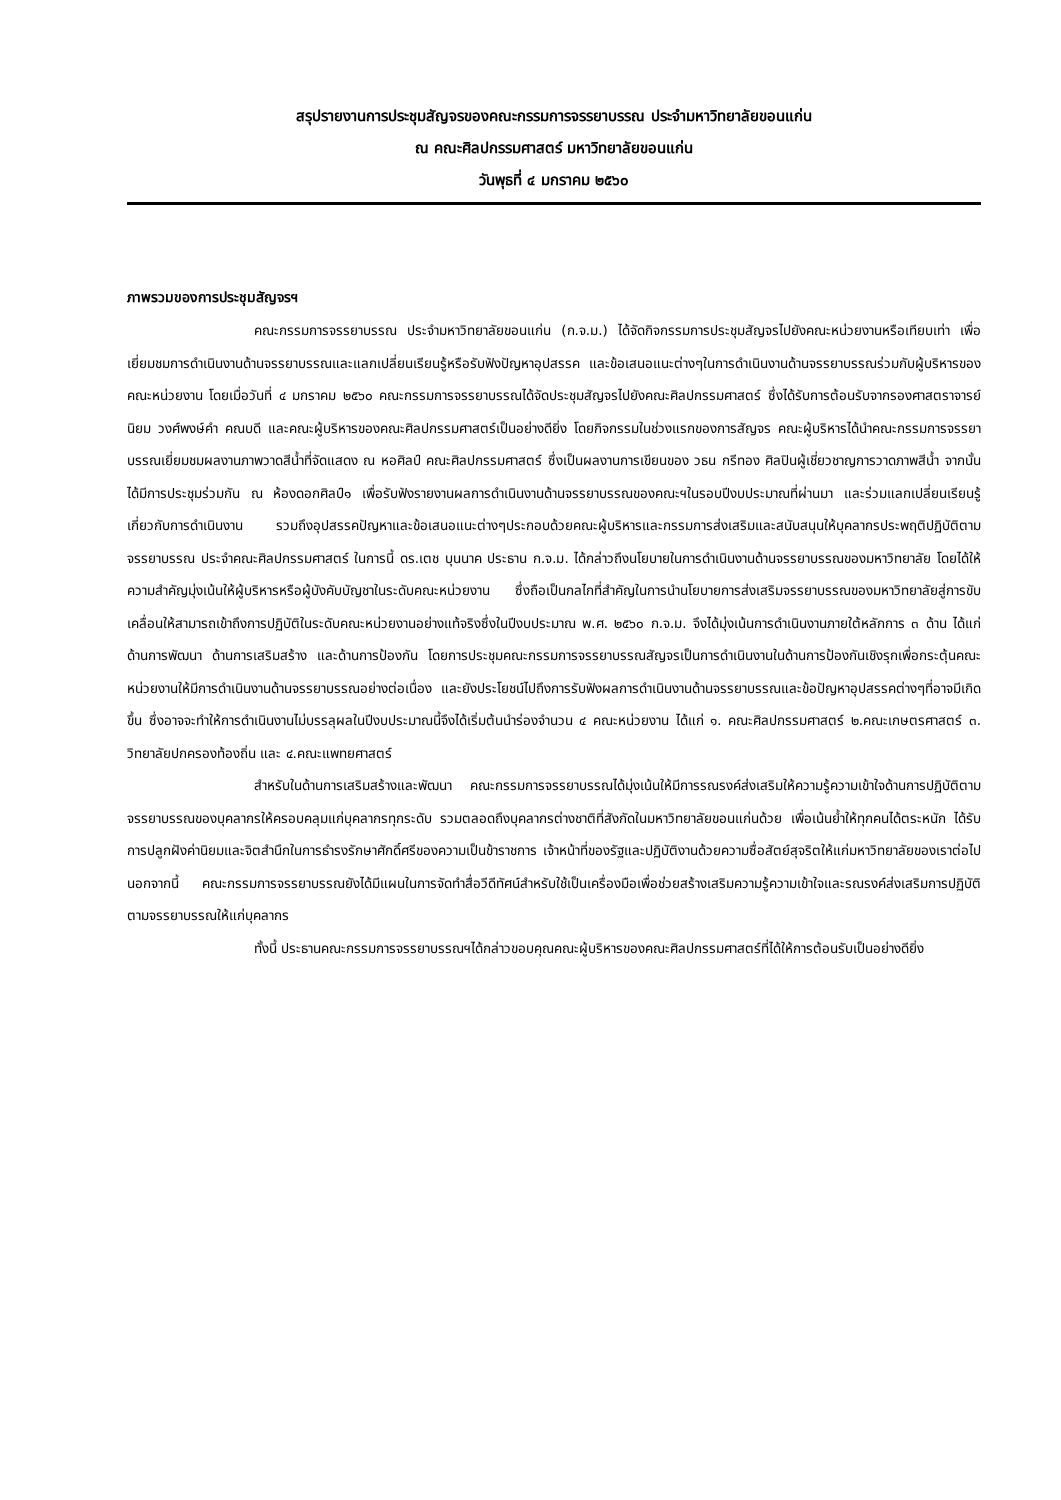สรุปรายงานการประชุมสัญจรของคณะกรรมการจรรยาบรรณ ประจำมหาวิทยาลัยขอนแก่น
ณ คณะศิลปกรรมศาสตร์ มหาวิทยาลัยขอนแก่น
วันพุธที่ ๔ มกราคม ๒๕๖๐
ภาพรวมของการประชุมสัญจรฯ
คณะกรรมการจรรยาบรรณ ประจำมหาวิทยาลัยขอนแก่น (ก.จ.ม.) ได้จัดกิจกรรมการประชุมสัญจรไปยังคณะหน่วยงานหรือเทียบเท่า เพื่อเยี่ยมชมการดำเนินงานด้านจรรยาบรรณและแลกเปลี่ยนเรียนรู้หรือรับฟังปัญหาอุปสรรค และข้อเสนอแนะต่างๆในการดำเนินงานด้านจรรยาบรรณร่วมกับผู้บริหารของคณะหน่วยงาน โดยเมื่อวันที่ ๔ มกราคม ๒๕๖๐ คณะกรรมการจรรยาบรรณได้จัดประชุมสัญจรไปยังคณะศิลปกรรมศาสตร์ ซึ่งได้รับการต้อนรับจากรองศาสตราจารย์นิยม วงศ์พงษ์คำ คณบดี และคณะผู้บริหารของคณะศิลปกรรมศาสตร์เป็นอย่างดียิ่ง โดยกิจกรรมในช่วงแรกของการสัญจร คณะผู้บริหารได้นำคณะกรรมการจรรยาบรรณเยี่ยมชมผลงานภาพวาดสีน้ำที่จัดแสดง ณ หอศิลป์ คณะศิลปกรรมศาสตร์ ซึ่งเป็นผลงานการเขียนของ วธน กรีทอง ศิลปินผู้เชี่ยวชาญการวาดภาพสีน้ำ จากนั้นได้มีการประชุมร่วมกัน ณ ห้องดอกศิลป์๑ เพื่อรับฟังรายงานผลการดำเนินงานด้านจรรยาบรรณของคณะฯในรอบปีงบประมาณที่ผ่านมา และร่วมแลกเปลี่ยนเรียนรู้เกี่ยวกับการดำเนินงาน รวมถึงอุปสรรคปัญหาและข้อเสนอแนะต่างๆประกอบด้วยคณะผู้บริหารและกรรมการส่งเสริมและสนับสนุนให้บุคลากรประพฤติปฏิบัติตามจรรยาบรรณ ประจำคณะศิลปกรรมศาสตร์ ในการนี้ ดร.เตช บุนนาค ประธาน ก.จ.ม. ได้กล่าวถึงนโยบายในการดำเนินงานด้านจรรยาบรรณของมหาวิทยาลัย โดยได้ให้ความสำคัญมุ่งเน้นให้ผู้บริหารหรือผู้บังคับบัญชาในระดับคณะหน่วยงาน ซึ่งถือเป็นกลไกที่สำคัญในการนำนโยบายการส่งเสริมจรรยาบรรณของมหาวิทยาลัยสู่การขับเคลื่อนให้สามารถเข้าถึงการปฏิบัติในระดับคณะหน่วยงานอย่างแท้จริงซึ่งในปีงบประมาณ พ.ศ. ๒๕๖๐ ก.จ.ม. จึงได้มุ่งเน้นการดำเนินงานภายใต้หลักการ ๓ ด้าน ได้แก่ ด้านการพัฒนา ด้านการเสริมสร้าง และด้านการป้องกัน โดยการประชุมคณะกรรมการจรรยาบรรณสัญจรเป็นการดำเนินงานในด้านการป้องกันเชิงรุกเพื่อกระตุ้นคณะหน่วยงานให้มีการดำเนินงานด้านจรรยาบรรณอย่างต่อเนื่อง และยังประโยชน์ไปถึงการรับฟังผลการดำเนินงานด้านจรรยาบรรณและข้อปัญหาอุปสรรคต่างๆที่อาจมีเกิดขึ้น ซึ่งอาจจะทำให้การดำเนินงานไม่บรรลุผลในปีงบประมาณนี้จึงได้เริ่มต้นนำร่องจำนวน ๔ คณะหน่วยงาน ได้แก่ ๑. คณะศิลปกรรมศาสตร์ ๒.คณะเกษตรศาสตร์ ๓. วิทยาลัยปกครองท้องถิ่น และ ๔.คณะแพทยศาสตร์
สำหรับในด้านการเสริมสร้างและพัฒนา คณะกรรมการจรรยาบรรณได้มุ่งเน้นให้มีการรณรงค์ส่งเสริมให้ความรู้ความเข้าใจด้านการปฏิบัติตามจรรยาบรรณของบุคลากรให้ครอบคลุมแก่บุคลากรทุกระดับ รวมตลอดถึงบุคลากรต่างชาติที่สังกัดในมหาวิทยาลัยขอนแก่นด้วย เพื่อเน้นย้ำให้ทุกคนได้ตระหนัก ได้รับการปลูกฝังค่านิยมและจิตสำนึกในการธำรงรักษาศักดิ์ศรีของความเป็นข้าราชการ เจ้าหน้าที่ของรัฐและปฏิบัติงานด้วยความซื่อสัตย์สุจริตให้แก่มหาวิทยาลัยของเราต่อไป นอกจากนี้ คณะกรรมการจรรยาบรรณยังได้มีแผนในการจัดทำสื่อวีดีทัศน์สำหรับใช้เป็นเครื่องมือเพื่อช่วยสร้างเสริมความรู้ความเข้าใจและรณรงค์ส่งเสริมการปฏิบัติตามจรรยาบรรณให้แก่บุคลากร
ทั้งนี้ ประธานคณะกรรมการจรรยาบรรณฯได้กล่าวขอบคุณคณะผู้บริหารของคณะศิลปกรรมศาสตร์ที่ได้ให้การต้อนรับเป็นอย่างดียิ่ง